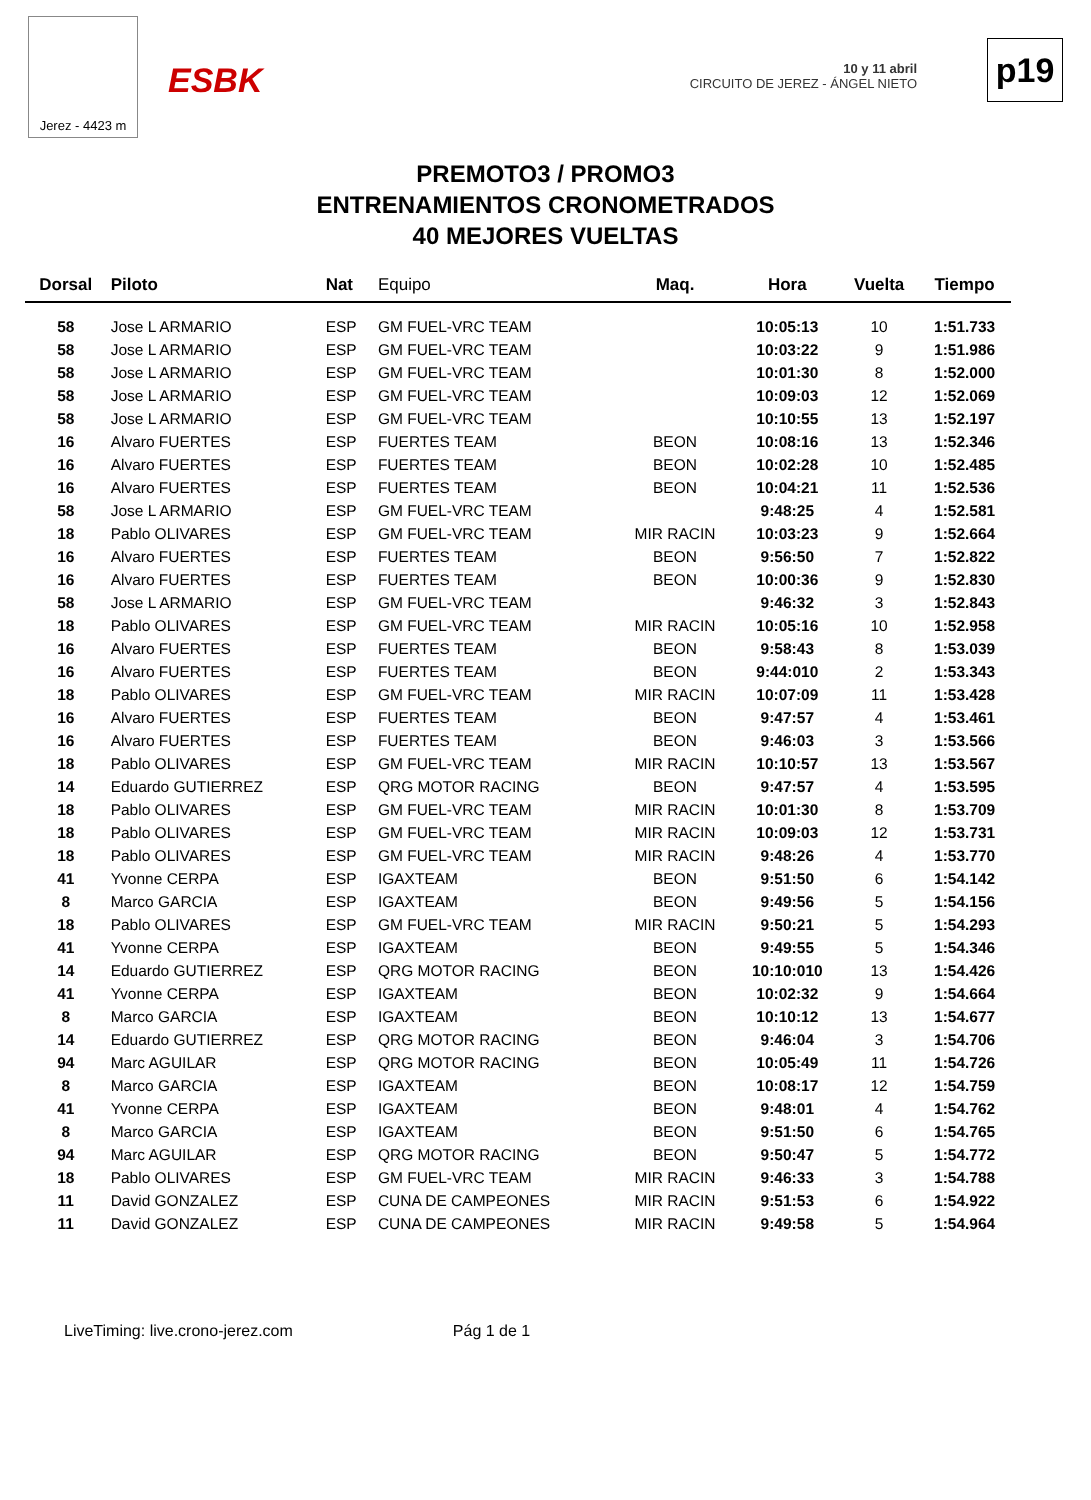Jerez - 4423 m
ESBK
10 y 11 abril
CIRCUITO DE JEREZ - ÁNGEL NIETO
p19
PREMOTO3 / PROMO3
ENTRENAMIENTOS CRONOMETRADOS
40 MEJORES VUELTAS
| Dorsal | Piloto | Nat | Equipo | Maq. | Hora | Vuelta | Tiempo |
| --- | --- | --- | --- | --- | --- | --- | --- |
| 58 | Jose L ARMARIO | ESP | GM FUEL-VRC TEAM | | 10:05:13 | 10 | 1:51.733 |
| 58 | Jose L ARMARIO | ESP | GM FUEL-VRC TEAM | | 10:03:22 | 9 | 1:51.986 |
| 58 | Jose L ARMARIO | ESP | GM FUEL-VRC TEAM | | 10:01:30 | 8 | 1:52.000 |
| 58 | Jose L ARMARIO | ESP | GM FUEL-VRC TEAM | | 10:09:03 | 12 | 1:52.069 |
| 58 | Jose L ARMARIO | ESP | GM FUEL-VRC TEAM | | 10:10:55 | 13 | 1:52.197 |
| 16 | Alvaro FUERTES | ESP | FUERTES TEAM | BEON | 10:08:16 | 13 | 1:52.346 |
| 16 | Alvaro FUERTES | ESP | FUERTES TEAM | BEON | 10:02:28 | 10 | 1:52.485 |
| 16 | Alvaro FUERTES | ESP | FUERTES TEAM | BEON | 10:04:21 | 11 | 1:52.536 |
| 58 | Jose L ARMARIO | ESP | GM FUEL-VRC TEAM | | 9:48:25 | 4 | 1:52.581 |
| 18 | Pablo OLIVARES | ESP | GM FUEL-VRC TEAM | MIR RACIN | 10:03:23 | 9 | 1:52.664 |
| 16 | Alvaro FUERTES | ESP | FUERTES TEAM | BEON | 9:56:50 | 7 | 1:52.822 |
| 16 | Alvaro FUERTES | ESP | FUERTES TEAM | BEON | 10:00:36 | 9 | 1:52.830 |
| 58 | Jose L ARMARIO | ESP | GM FUEL-VRC TEAM | | 9:46:32 | 3 | 1:52.843 |
| 18 | Pablo OLIVARES | ESP | GM FUEL-VRC TEAM | MIR RACIN | 10:05:16 | 10 | 1:52.958 |
| 16 | Alvaro FUERTES | ESP | FUERTES TEAM | BEON | 9:58:43 | 8 | 1:53.039 |
| 16 | Alvaro FUERTES | ESP | FUERTES TEAM | BEON | 9:44:010 | 2 | 1:53.343 |
| 18 | Pablo OLIVARES | ESP | GM FUEL-VRC TEAM | MIR RACIN | 10:07:09 | 11 | 1:53.428 |
| 16 | Alvaro FUERTES | ESP | FUERTES TEAM | BEON | 9:47:57 | 4 | 1:53.461 |
| 16 | Alvaro FUERTES | ESP | FUERTES TEAM | BEON | 9:46:03 | 3 | 1:53.566 |
| 18 | Pablo OLIVARES | ESP | GM FUEL-VRC TEAM | MIR RACIN | 10:10:57 | 13 | 1:53.567 |
| 14 | Eduardo GUTIERREZ | ESP | QRG MOTOR RACING | BEON | 9:47:57 | 4 | 1:53.595 |
| 18 | Pablo OLIVARES | ESP | GM FUEL-VRC TEAM | MIR RACIN | 10:01:30 | 8 | 1:53.709 |
| 18 | Pablo OLIVARES | ESP | GM FUEL-VRC TEAM | MIR RACIN | 10:09:03 | 12 | 1:53.731 |
| 18 | Pablo OLIVARES | ESP | GM FUEL-VRC TEAM | MIR RACIN | 9:48:26 | 4 | 1:53.770 |
| 41 | Yvonne CERPA | ESP | IGAXTEAM | BEON | 9:51:50 | 6 | 1:54.142 |
| 8 | Marco GARCIA | ESP | IGAXTEAM | BEON | 9:49:56 | 5 | 1:54.156 |
| 18 | Pablo OLIVARES | ESP | GM FUEL-VRC TEAM | MIR RACIN | 9:50:21 | 5 | 1:54.293 |
| 41 | Yvonne CERPA | ESP | IGAXTEAM | BEON | 9:49:55 | 5 | 1:54.346 |
| 14 | Eduardo GUTIERREZ | ESP | QRG MOTOR RACING | BEON | 10:10:010 | 13 | 1:54.426 |
| 41 | Yvonne CERPA | ESP | IGAXTEAM | BEON | 10:02:32 | 9 | 1:54.664 |
| 8 | Marco GARCIA | ESP | IGAXTEAM | BEON | 10:10:12 | 13 | 1:54.677 |
| 14 | Eduardo GUTIERREZ | ESP | QRG MOTOR RACING | BEON | 9:46:04 | 3 | 1:54.706 |
| 94 | Marc AGUILAR | ESP | QRG MOTOR RACING | BEON | 10:05:49 | 11 | 1:54.726 |
| 8 | Marco GARCIA | ESP | IGAXTEAM | BEON | 10:08:17 | 12 | 1:54.759 |
| 41 | Yvonne CERPA | ESP | IGAXTEAM | BEON | 9:48:01 | 4 | 1:54.762 |
| 8 | Marco GARCIA | ESP | IGAXTEAM | BEON | 9:51:50 | 6 | 1:54.765 |
| 94 | Marc AGUILAR | ESP | QRG MOTOR RACING | BEON | 9:50:47 | 5 | 1:54.772 |
| 18 | Pablo OLIVARES | ESP | GM FUEL-VRC TEAM | MIR RACIN | 9:46:33 | 3 | 1:54.788 |
| 11 | David GONZALEZ | ESP | CUNA DE CAMPEONES | MIR RACIN | 9:51:53 | 6 | 1:54.922 |
| 11 | David GONZALEZ | ESP | CUNA DE CAMPEONES | MIR RACIN | 9:49:58 | 5 | 1:54.964 |
LiveTiming: live.crono-jerez.com Pág 1 de 1